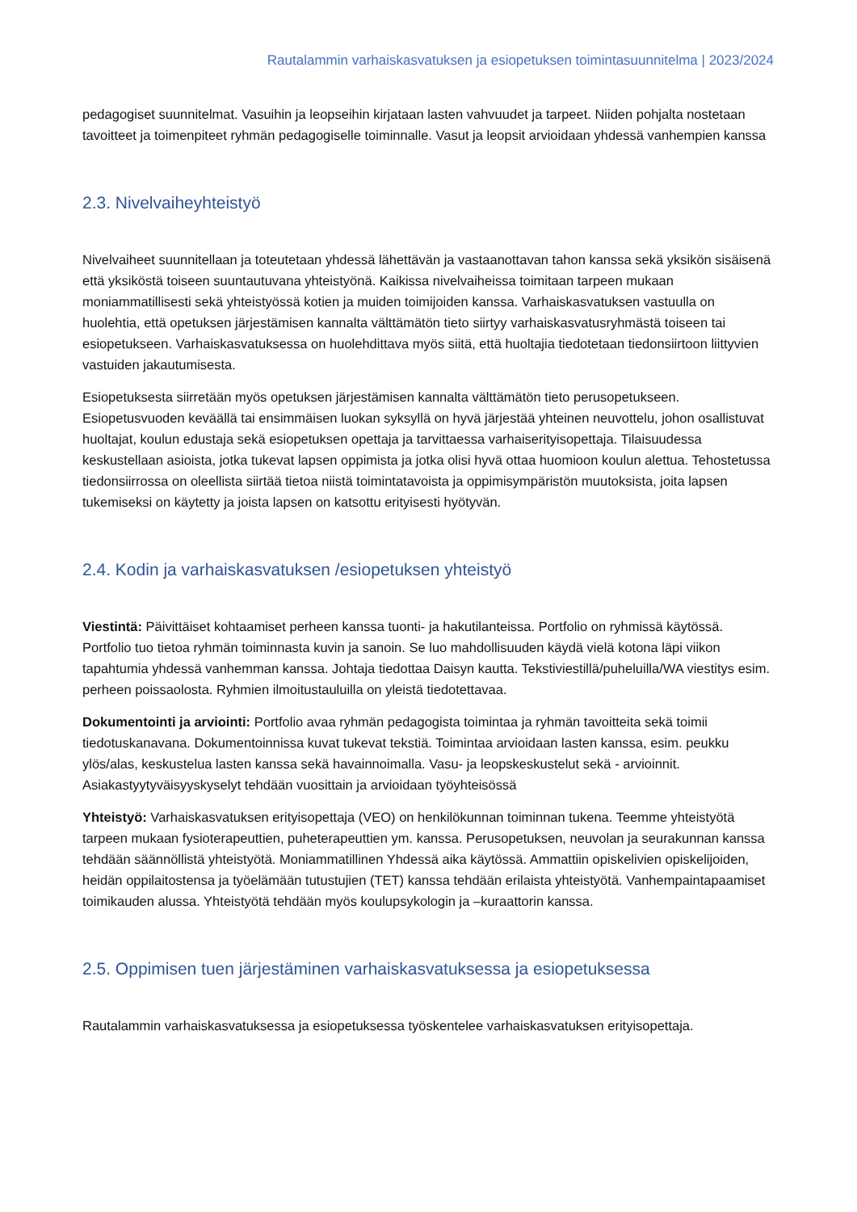Rautalammin varhaiskasvatuksen ja esiopetuksen toimintasuunnitelma | 2023/2024
pedagogiset suunnitelmat. Vasuihin ja leopseihin kirjataan lasten vahvuudet ja tarpeet. Niiden pohjalta nostetaan tavoitteet ja toimenpiteet ryhmän pedagogiselle toiminnalle. Vasut ja leopsit arvioidaan yhdessä vanhempien kanssa
2.3. Nivelvaiheyhteistyö
Nivelvaiheet suunnitellaan ja toteutetaan yhdessä lähettävän ja vastaanottavan tahon kanssa sekä yksikön sisäisenä että yksiköstä toiseen suuntautuvana yhteistyönä. Kaikissa nivelvaiheissa toimitaan tarpeen mukaan moniammatillisesti sekä yhteistyössä kotien ja muiden toimijoiden kanssa. Varhaiskasvatuksen vastuulla on huolehtia, että opetuksen järjestämisen kannalta välttämätön tieto siirtyy varhaiskasvatusryhmästä toiseen tai esiopetukseen. Varhaiskasvatuksessa on huolehdittava myös siitä, että huoltajia tiedotetaan tiedonsiirtoon liittyvien vastuiden jakautumisesta.
Esiopetuksesta siirretään myös opetuksen järjestämisen kannalta välttämätön tieto perusopetukseen. Esiopetusvuoden keväällä tai ensimmäisen luokan syksyllä on hyvä järjestää yhteinen neuvottelu, johon osallistuvat huoltajat, koulun edustaja sekä esiopetuksen opettaja ja tarvittaessa varhaiserityisopettaja. Tilaisuudessa keskustellaan asioista, jotka tukevat lapsen oppimista ja jotka olisi hyvä ottaa huomioon koulun alettua. Tehostetussa tiedonsiirrossa on oleellista siirtää tietoa niistä toimintatavoista ja oppimisympäristön muutoksista, joita lapsen tukemiseksi on käytetty ja joista lapsen on katsottu erityisesti hyötyvän.
2.4. Kodin ja varhaiskasvatuksen /esiopetuksen yhteistyö
Viestintä: Päivittäiset kohtaamiset perheen kanssa tuonti- ja hakutilanteissa. Portfolio on ryhmissä käytössä. Portfolio tuo tietoa ryhmän toiminnasta kuvin ja sanoin. Se luo mahdollisuuden käydä vielä kotona läpi viikon tapahtumia yhdessä vanhemman kanssa. Johtaja tiedottaa Daisyn kautta. Tekstiviestillä/puheluilla/WA viestitys esim. perheen poissaolosta. Ryhmien ilmoitustauluilla on yleistä tiedotettavaa.
Dokumentointi ja arviointi: Portfolio avaa ryhmän pedagogista toimintaa ja ryhmän tavoitteita sekä toimii tiedotuskanavana. Dokumentoinnissa kuvat tukevat tekstiä. Toimintaa arvioidaan lasten kanssa, esim. peukku ylös/alas, keskustelua lasten kanssa sekä havainnoimalla. Vasu- ja leopskeskustelut sekä - arvioinnit. Asiakastyytyväisyyskyselyt tehdään vuosittain ja arvioidaan työyhteisössä
Yhteistyö: Varhaiskasvatuksen erityisopettaja (VEO) on henkilökunnan toiminnan tukena. Teemme yhteistyötä tarpeen mukaan fysioterapeuttien, puheterapeuttien ym. kanssa. Perusopetuksen, neuvolan ja seurakunnan kanssa tehdään säännöllistä yhteistyötä. Moniammatillinen Yhdessä aika käytössä. Ammattiin opiskelivien opiskelijoiden, heidän oppilaitostensa ja työelämään tutustujien (TET) kanssa tehdään erilaista yhteistyötä. Vanhempaintapaamiset toimikauden alussa. Yhteistyötä tehdään myös koulupsykologin ja –kuraattorin kanssa.
2.5. Oppimisen tuen järjestäminen varhaiskasvatuksessa ja esiopetuksessa
Rautalammin varhaiskasvatuksessa ja esiopetuksessa työskentelee varhaiskasvatuksen erityisopettaja.